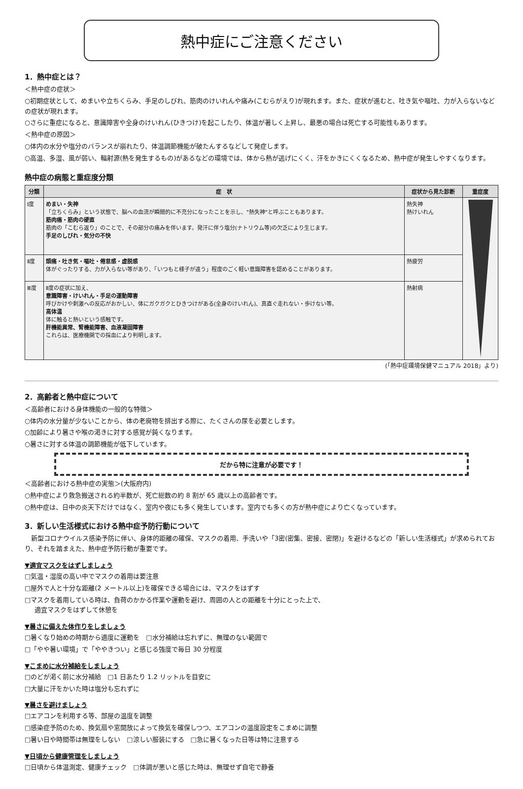熱中症にご注意ください
1．熱中症とは？
＜熱中症の症状＞
○初期症状として、めまいや立ちくらみ、手足のしびれ、筋肉のけいれんや痛み(こむらがえり)が現れます。また、症状が進むと、吐き気や嘔吐、力が入らないなどの症状が現れます。
○さらに重症になると、意識障害や全身のけいれん(ひきつけ)を起こしたり、体温が著しく上昇し、最悪の場合は死亡する可能性もあります。
＜熱中症の原因＞
○体内の水分や塩分のバランスが崩れたり、体温調節機能が破たんするなどして発症します。
○高温、多湿、風が弱い、輻射源(熱を発生するもの)があるなどの環境では、体から熱が逃げにくく、汗をかきにくくなるため、熱中症が発生しやすくなります。
熱中症の病態と重症度分類
| 分類 | 症 状 | 症状から見た診断 | 重症度 |
| --- | --- | --- | --- |
| Ⅰ度 | めまい・失神 「立ちくらみ」という状態で、脳への血流が瞬間的に不充分になったことを示し、"熱失神"と呼ぶこともあります。 筋肉痛・筋肉の硬直 筋肉の「こむら返り」のことで、その部分の痛みを伴います。発汗に伴う塩分(ナトリウム等)の欠乏により生じます。 手足のしびれ・気分の不快 | 熱失神 熱けいれん | |
| Ⅱ度 | 頭痛・吐き気・嘔吐・倦怠感・虚脱感 体がぐったりする、力が入らない等があり、「いつもと様子が違う」程度のごく軽い意識障害を認めることがあります。 | 熱疲労 | |
| Ⅲ度 | Ⅱ度の症状に加え、 意識障害・けいれん・手足の運動障害 呼びかけや刺激への反応がおかしい、体にガクガクとひきつけがある(全身のけいれん)、真直ぐ走れない・歩けない等。 高体温 体に触ると熱いという感触です。 肝機能異常、腎機能障害、血液凝固障害 これらは、医療機関での採血により判明します。 | 熱射病 | |
(「熱中症環境保健マニュアル 2018」より)
2．高齢者と熱中症について
＜高齢者における身体機能の一般的な特徴＞
○体内の水分量が少ないことから、体の老廃物を排出する際に、たくさんの尿を必要とします。
○加齢により暑さや喉の渇きに対する感覚が鈍くなります。
○暑さに対する体温の調節機能が低下しています。
だから特に注意が必要です！
＜高齢者における熱中症の実態＞(大阪府内)
○熱中症により救急搬送される約半数が、死亡総数の約 8 割が 65 歳以上の高齢者です。
○熱中症は、日中の炎天下だけではなく、室内や夜にも多く発生しています。室内でも多くの方が熱中症により亡くなっています。
3．新しい生活様式における熱中症予防行動について
　新型コロナウイルス感染予防に伴い、身体的距離の確保、マスクの着用、手洗いや「3密(密集、密接、密閉)」を避けるなどの「新しい生活様式」が求められており、それを踏まえた、熱中症予防行動が重要です。
▼適宜マスクをはずしましょう
□気温・湿度の高い中でマスクの着用は要注意
□屋外で人と十分な距離(2 メートル以上)を確保できる場合には、マスクをはずす
□マスクを着用している時は、負荷のかかる作業や運動を避け、周囲の人との距離を十分にとった上で、
適宜マスクをはずして休憩を
▼暑さに備えた体作りをしましょう
□暑くなり始めの時期から適度に運動を　□水分補給は忘れずに、無理のない範囲で
□「やや暑い環境」で「ややきつい」と感じる強度で毎日 30 分程度
▼こまめに水分補給をしましょう
□のどが渇く前に水分補給　□1 日あたり 1.2 リットルを目安に
□大量に汗をかいた時は塩分も忘れずに
▼暑さを避けましょう
□エアコンを利用する等、部屋の温度を調整
□感染症予防のため、換気扇や窓開放によって換気を確保しつつ、エアコンの温度設定をこまめに調整
□暑い日や時間帯は無理をしない　□涼しい服装にする　□急に暑くなった日等は特に注意する
▼日頃から健康管理をしましょう
□日頃から体温測定、健康チェック　□体調が悪いと感じた時は、無理せず自宅で静養